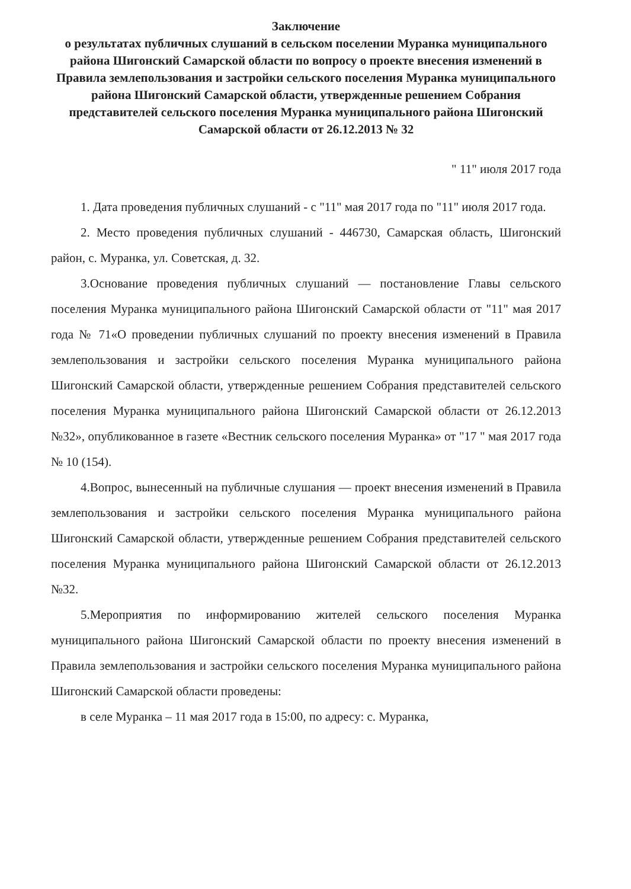Заключение
о результатах публичных слушаний в сельском поселении Муранка муниципального района Шигонский Самарской области по вопросу о проекте внесения изменений в Правила землепользования и застройки сельского поселения Муранка муниципального района Шигонский Самарской области, утвержденные решением Собрания представителей сельского поселения Муранка муниципального района Шигонский Самарской области от 26.12.2013 № 32
" 11" июля 2017 года
1. Дата проведения публичных слушаний - с "11" мая 2017 года по "11" июля 2017 года.
2. Место проведения публичных слушаний - 446730, Самарская область, Шигонский район, с. Муранка, ул. Советская, д. 32.
3.Основание проведения публичных слушаний — постановление Главы сельского поселения Муранка муниципального района Шигонский Самарской области от "11" мая 2017 года № 71«О проведении публичных слушаний по проекту внесения изменений в Правила землепользования и застройки сельского поселения Муранка муниципального района Шигонский Самарской области, утвержденные решением Собрания представителей сельского поселения Муранка муниципального района Шигонский Самарской области от 26.12.2013 №32», опубликованное в газете «Вестник сельского поселения Муранка» от "17 " мая 2017 года № 10 (154).
4.Вопрос, вынесенный на публичные слушания — проект внесения изменений в Правила землепользования и застройки сельского поселения Муранка муниципального района Шигонский Самарской области, утвержденные решением Собрания представителей сельского поселения Муранка муниципального района Шигонский Самарской области от 26.12.2013 №32.
5.Мероприятия по информированию жителей сельского поселения Муранка муниципального района Шигонский Самарской области по проекту внесения изменений в Правила землепользования и застройки сельского поселения Муранка муниципального района Шигонский Самарской области проведены:
в селе Муранка – 11 мая 2017 года в 15:00, по адресу: с. Муранка,